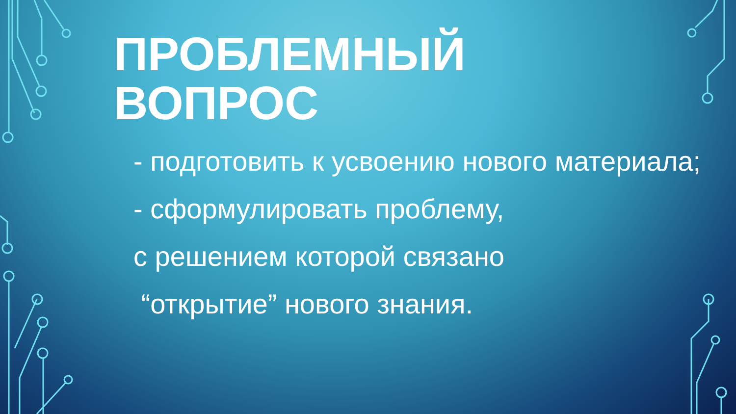ПРОБЛЕМНЫЙ
ВОПРОС
- подготовить к усвоению нового материала;
- сформулировать проблему,
с решением которой связано
“открытие” нового знания.